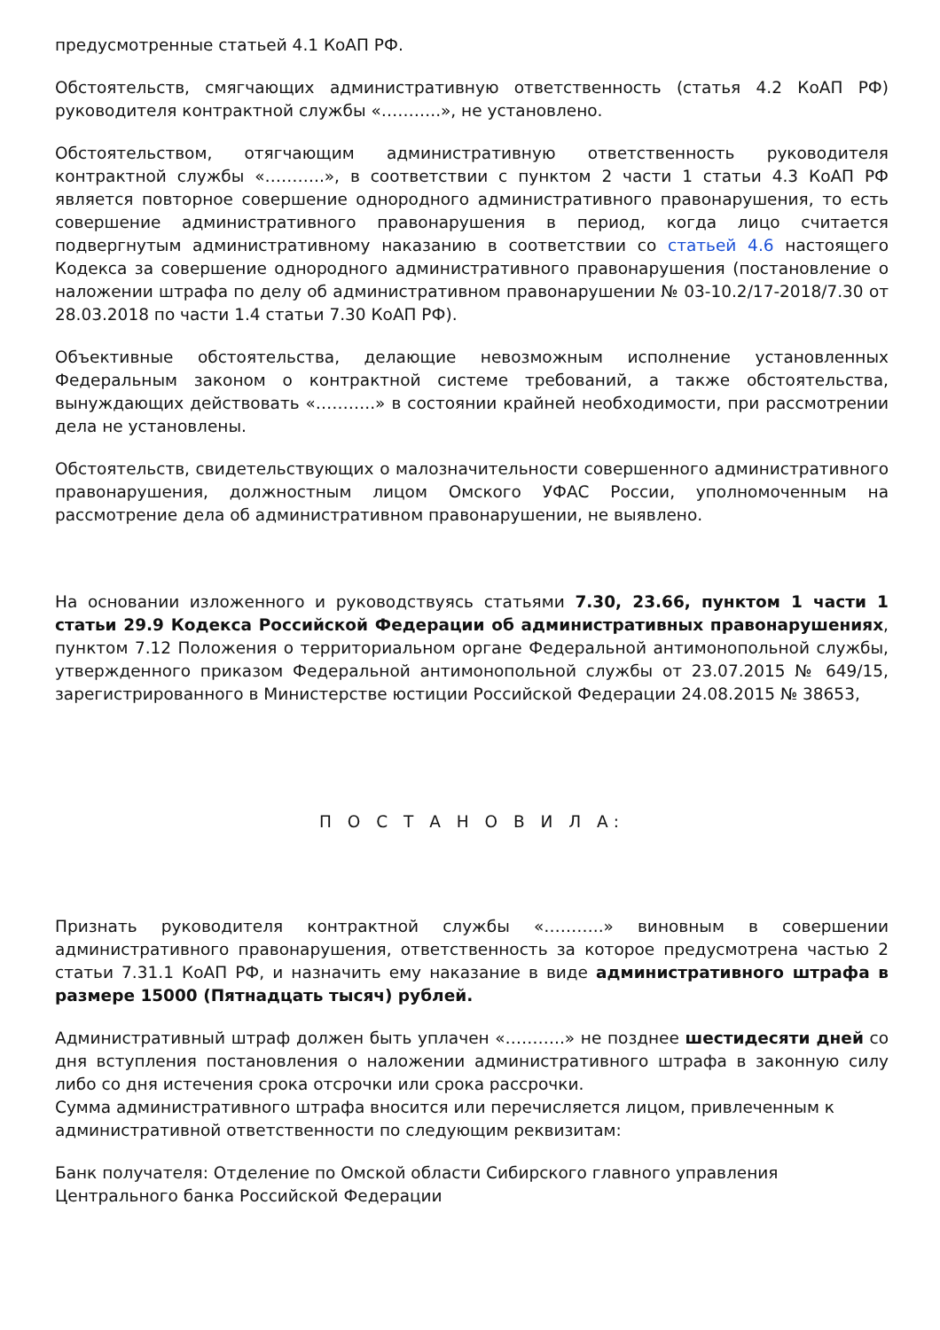предусмотренные статьей 4.1 КоАП РФ.
Обстоятельств, смягчающих административную ответственность (статья 4.2 КоАП РФ) руководителя контрактной службы «………..», не установлено.
Обстоятельством, отягчающим административную ответственность руководителя контрактной службы «………..», в соответствии с пунктом 2 части 1 статьи 4.3 КоАП РФ является повторное совершение однородного административного правонарушения, то есть совершение административного правонарушения в период, когда лицо считается подвергнутым административному наказанию в соответствии со статьей 4.6 настоящего Кодекса за совершение однородного административного правонарушения (постановление о наложении штрафа по делу об административном правонарушении № 03-10.2/17-2018/7.30 от 28.03.2018 по части 1.4 статьи 7.30 КоАП РФ).
Объективные обстоятельства, делающие невозможным исполнение установленных Федеральным законом о контрактной системе требований, а также обстоятельства, вынуждающих действовать «………..» в состоянии крайней необходимости, при рассмотрении дела не установлены.
Обстоятельств, свидетельствующих о малозначительности совершенного административного правонарушения, должностным лицом Омского УФАС России, уполномоченным на рассмотрение дела об административном правонарушении, не выявлено.
На основании изложенного и руководствуясь статьями 7.30, 23.66, пунктом 1 части 1 статьи 29.9 Кодекса Российской Федерации об административных правонарушениях, пунктом 7.12 Положения о территориальном органе Федеральной антимонопольной службы, утвержденного приказом Федеральной антимонопольной службы от 23.07.2015 № 649/15, зарегистрированного в Министерстве юстиции Российской Федерации 24.08.2015 № 38653,
П О С Т А Н О В И Л А:
Признать руководителя контрактной службы «………..» виновным в совершении административного правонарушения, ответственность за которое предусмотрена частью 2 статьи 7.31.1 КоАП РФ, и назначить ему наказание в виде административного штрафа в размере 15000 (Пятнадцать тысяч) рублей.
Административный штраф должен быть уплачен «………..» не позднее шестидесяти дней со дня вступления постановления о наложении административного штрафа в законную силу либо со дня истечения срока отсрочки или срока рассрочки.
Сумма административного штрафа вносится или перечисляется лицом, привлеченным к административной ответственности по следующим реквизитам:
Банк получателя: Отделение по Омской области Сибирского главного управления Центрального банка Российской Федерации